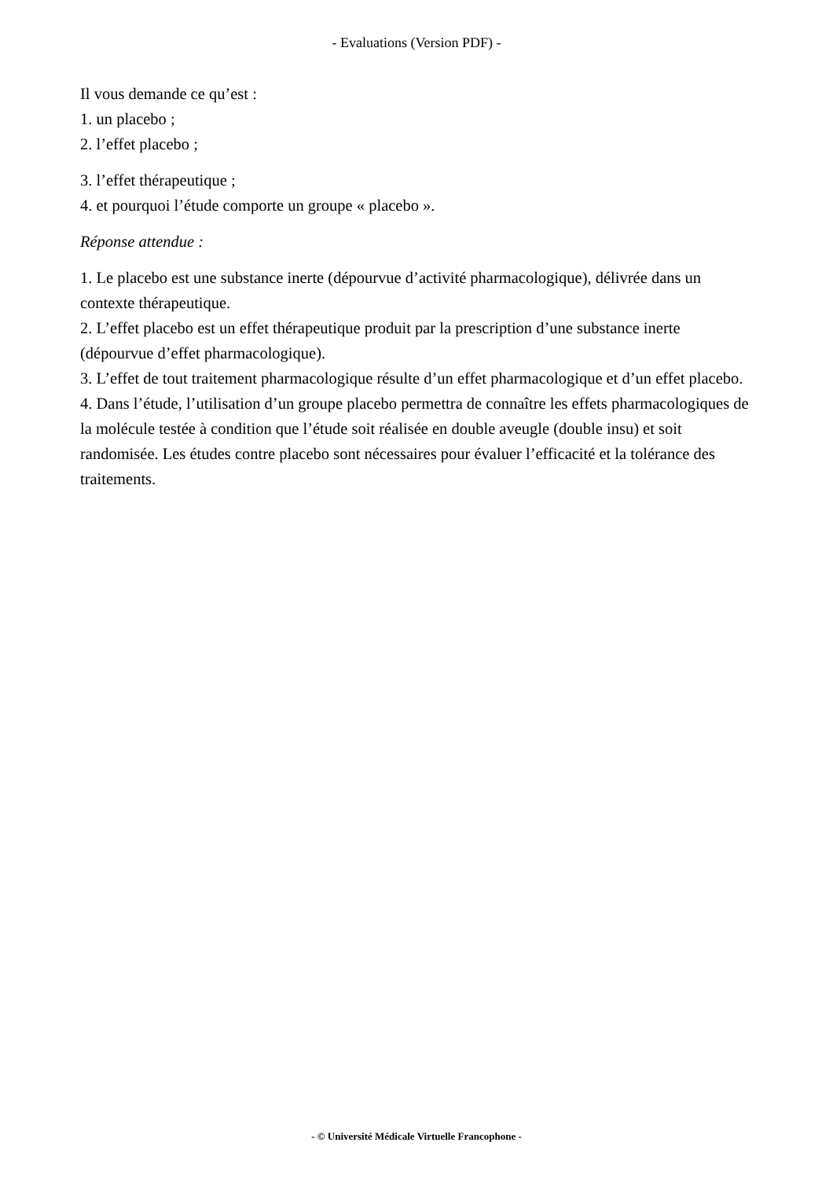- Evaluations (Version PDF) -
Il vous demande ce qu’est :
1. un placebo ;
2. l’effet placebo ;
3. l’effet thérapeutique ;
4. et pourquoi l’étude comporte un groupe « placebo ».
Réponse attendue :
1. Le placebo est une substance inerte (dépourvue d’activité pharmacologique), délivrée dans un contexte thérapeutique.
2. L’effet placebo est un effet thérapeutique produit par la prescription d’une substance inerte (dépourvue d’effet pharmacologique).
3. L’effet de tout traitement pharmacologique résulte d’un effet pharmacologique et d’un effet placebo.
4. Dans l’étude, l’utilisation d’un groupe placebo permettra de connaître les effets pharmacologiques de la molécule testée à condition que l’étude soit réalisée en double aveugle (double insu) et soit randomisée. Les études contre placebo sont nécessaires pour évaluer l’efficacité et la tolérance des traitements.
- © Université Médicale Virtuelle Francophone -